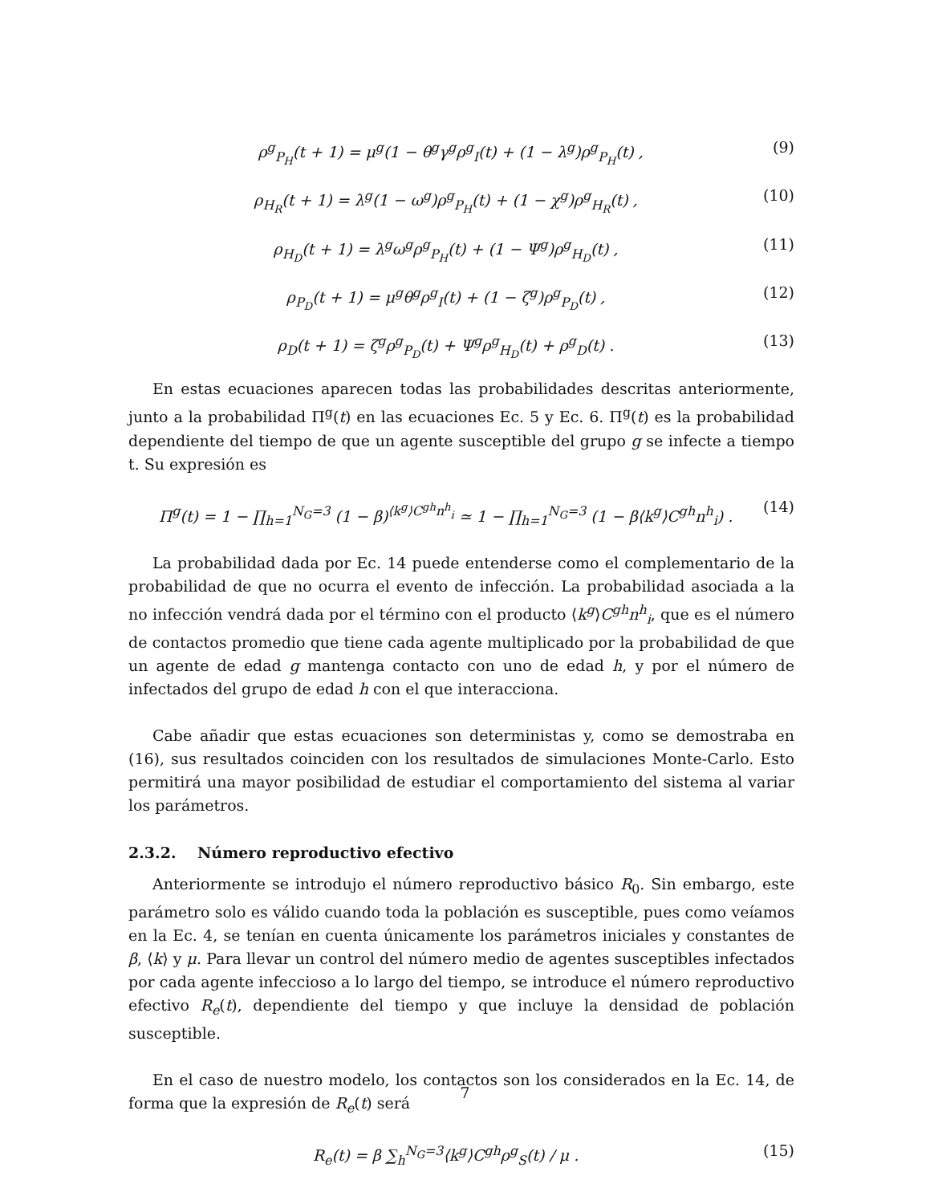ρ<sup>g</sup><sub>P<sub>H</sub></sub>(t + 1) = μ<sup>g</sup>(1 − θ<sup>g</sup>γ<sup>g</sup>ρ<sup>g</sup><sub>I</sub>(t) + (1 − λ<sup>g</sup>)ρ<sup>g</sup><sub>P<sub>H</sub></sub>(t) , (9)
ρ<sub>H<sub>R</sub></sub>(t + 1) = λ<sup>g</sup>(1 − ω<sup>g</sup>)ρ<sup>g</sup><sub>P<sub>H</sub></sub>(t) + (1 − χ<sup>g</sup>)ρ<sup>g</sup><sub>H<sub>R</sub></sub>(t) , (10)
ρ<sub>H<sub>D</sub></sub>(t + 1) = λ<sup>g</sup>ω<sup>g</sup>ρ<sup>g</sup><sub>P<sub>H</sub></sub>(t) + (1 − Ψ<sup>g</sup>)ρ<sup>g</sup><sub>H<sub>D</sub></sub>(t) , (11)
ρ<sub>P<sub>D</sub></sub>(t + 1) = μ<sup>g</sup>θ<sup>g</sup>ρ<sup>g</sup><sub>I</sub>(t) + (1 − ζ<sup>g</sup>)ρ<sup>g</sup><sub>P<sub>D</sub></sub>(t) , (12)
ρ<sub>D</sub>(t + 1) = ζ<sup>g</sup>ρ<sup>g</sup><sub>P<sub>D</sub></sub>(t) + Ψ<sup>g</sup>ρ<sup>g</sup><sub>H<sub>D</sub></sub>(t) + ρ<sup>g</sup><sub>D</sub>(t) . (13)
En estas ecuaciones aparecen todas las probabilidades descritas anteriormente, junto a la probabilidad Π<sup>g</sup>(t) en las ecuaciones Ec. 5 y Ec. 6. Π<sup>g</sup>(t) es la probabilidad dependiente del tiempo de que un agente susceptible del grupo g se infecte a tiempo t. Su expresión es
Π<sup>g</sup>(t) = 1 − ∏<sub>h=1</sub><sup>N<sub>G</sub>=3</sup> (1 − β)<sup>⟨k<sup>g</sup>⟩C<sup>gh</sup>n<sup>h</sup><sub>i</sub></sup> ≃ 1 − ∏<sub>h=1</sub><sup>N<sub>G</sub>=3</sup> (1 − β⟨k<sup>g</sup>⟩C<sup>gh</sup>n<sup>h</sup><sub>i</sub>) . (14)
La probabilidad dada por Ec. 14 puede entenderse como el complementario de la probabilidad de que no ocurra el evento de infección. La probabilidad asociada a la no infección vendrá dada por el término con el producto ⟨k<sup>g</sup>⟩C<sup>gh</sup>n<sup>h</sup><sub>i</sub>, que es el número de contactos promedio que tiene cada agente multiplicado por la probabilidad de que un agente de edad g mantenga contacto con uno de edad h, y por el número de infectados del grupo de edad h con el que interacciona.
Cabe añadir que estas ecuaciones son deterministas y, como se demostraba en (16), sus resultados coinciden con los resultados de simulaciones Monte-Carlo. Esto permitirá una mayor posibilidad de estudiar el comportamiento del sistema al variar los parámetros.
2.3.2. Número reproductivo efectivo
Anteriormente se introdujo el número reproductivo básico R<sub>0</sub>. Sin embargo, este parámetro solo es válido cuando toda la población es susceptible, pues como veíamos en la Ec. 4, se tenían en cuenta únicamente los parámetros iniciales y constantes de β, ⟨k⟩ y μ. Para llevar un control del número medio de agentes susceptibles infectados por cada agente infeccioso a lo largo del tiempo, se introduce el número reproductivo efectivo R<sub>e</sub>(t), dependiente del tiempo y que incluye la densidad de población susceptible.
En el caso de nuestro modelo, los contactos son los considerados en la Ec. 14, de forma que la expresión de R<sub>e</sub>(t) será
R<sub>e</sub>(t) = β ∑<sub>h</sub><sup>N<sub>G</sub>=3</sup>⟨k<sup>g</sup>⟩C<sup>gh</sup>ρ<sup>g</sup><sub>S</sub>(t) / μ . (15)
7